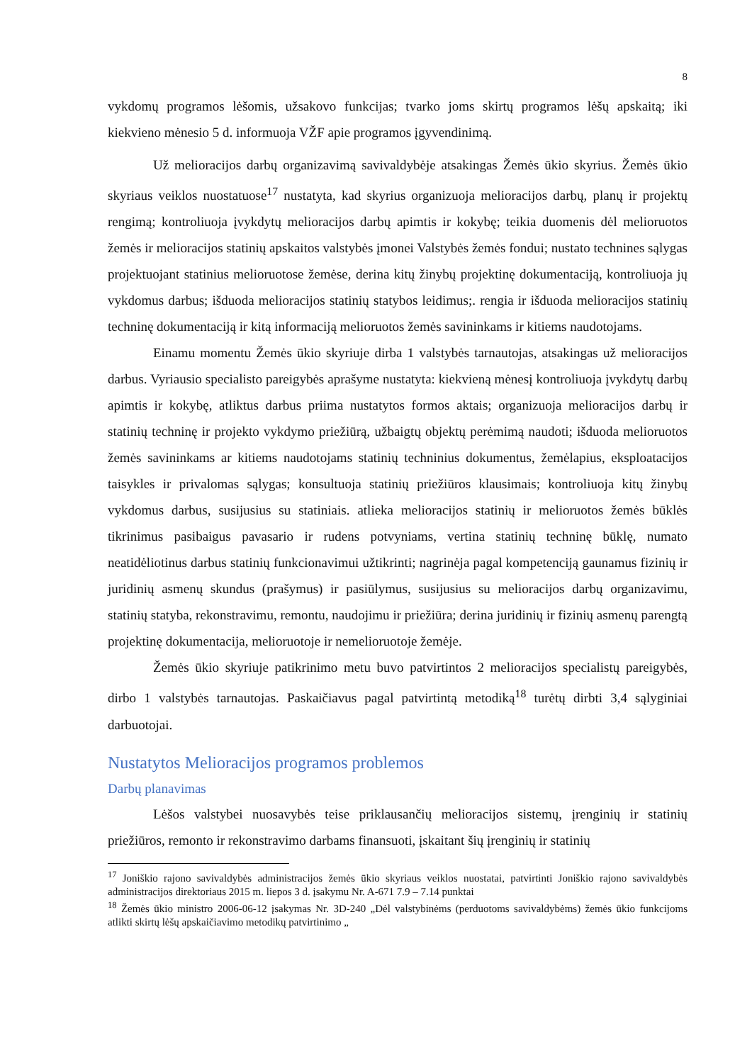8
vykdomų programos lėšomis, užsakovo funkcijas; tvarko joms skirtų programos lėšų apskaitą; iki kiekvieno mėnesio 5 d. informuoja VŽF apie programos įgyvendinimą.
Už melioracijos darbų organizavimą savivaldybėje atsakingas Žemės ūkio skyrius. Žemės ūkio skyriaus veiklos nuostatuose<sup>17</sup> nustatyta, kad skyrius organizuoja melioracijos darbų, planų ir projektų rengimą; kontroliuoja įvykdytų melioracijos darbų apimtis ir kokybę; teikia duomenis dėl melioruotos žemės ir melioracijos statinių apskaitos valstybės įmonei Valstybės žemės fondui; nustato technines sąlygas projektuojant statinius melioruotose žemėse, derina kitų žinybų projektinę dokumentaciją, kontroliuoja jų vykdomus darbus; išduoda melioracijos statinių statybos leidimus;. rengia ir išduoda melioracijos statinių techninę dokumentaciją ir kitą informaciją melioruotos žemės savininkams ir kitiems naudotojams.
Einamu momentu Žemės ūkio skyriuje dirba 1 valstybės tarnautojas, atsakingas už melioracijos darbus. Vyriausio specialisto pareigybės aprašyme nustatyta: kiekvieną mėnesį kontroliuoja įvykdytų darbų apimtis ir kokybę, atliktus darbus priima nustatytos formos aktais; organizuoja melioracijos darbų ir statinių techninę ir projekto vykdymo priežiūrą, užbaigtų objektų perėmimą naudoti; išduoda melioruotos žemės savininkams ar kitiems naudotojams statinių techninius dokumentus, žemėlapius, eksploatacijos taisykles ir privalomas sąlygas; konsultuoja statinių priežiūros klausimais; kontroliuoja kitų žinybų vykdomus darbus, susijusius su statiniais. atlieka melioracijos statinių ir melioruotos žemės būklės tikrinimus pasibaigus pavasario ir rudens potvyniams, vertina statinių techninę būklę, numato neatidėliotinus darbus statinių funkcionavimui užtikrinti; nagrinėja pagal kompetenciją gaunamus fizinių ir juridinių asmenų skundus (prašymus) ir pasiūlymus, susijusius su melioracijos darbų organizavimu, statinių statyba, rekonstravimu, remontu, naudojimu ir priežiūra; derina juridinių ir fizinių asmenų parengtą projektinę dokumentacija, melioruotoje ir nemelioruotoje žemėje.
Žemės ūkio skyriuje patikrinimo metu buvo patvirtintos 2 melioracijos specialistų pareigybės, dirbo 1 valstybės tarnautojas. Paskaičiavus pagal patvirtintą metodiką<sup>18</sup> turėtų dirbti 3,4 sąlyginiai darbuotojai.
Nustatytos Melioracijos programos problemos
Darbų planavimas
Lėšos valstybei nuosavybės teise priklausančių melioracijos sistemų, įrenginių ir statinių priežiūros, remonto ir rekonstravimo darbams finansuoti, įskaitant šių įrenginių ir statinių
<sup>17</sup> Joniškio rajono savivaldybės administracijos žemės ūkio skyriaus veiklos nuostatai, patvirtinti Joniškio rajono savivaldybės administracijos direktoriaus 2015 m. liepos 3 d. įsakymu Nr. A-671 7.9 – 7.14 punktai
<sup>18</sup> Žemės ūkio ministro 2006-06-12 įsakymas Nr. 3D-240 „Dėl valstybinėms (perduotoms savivaldybėms) žemės ūkio funkcijoms atlikti skirtų lėšų apskaičiavimo metodikų patvirtinimo „